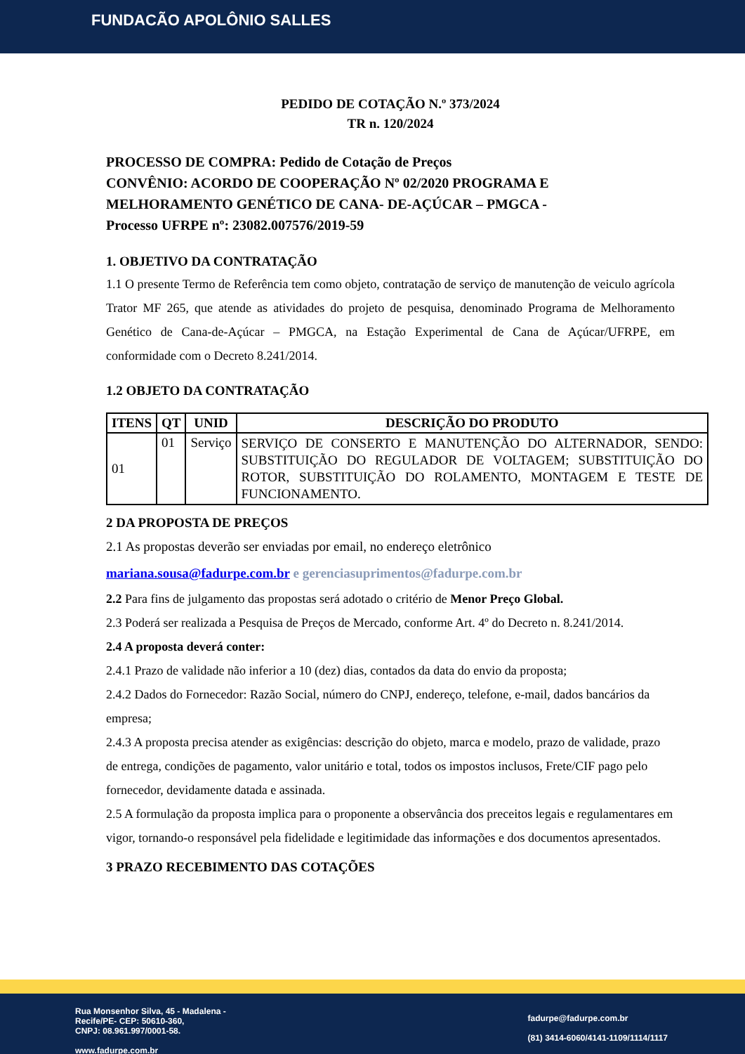FUNDACÃO APOLÔNIO SALLES
PEDIDO DE COTAÇÃO N.º 373/2024
TR n. 120/2024
PROCESSO DE COMPRA: Pedido de Cotação de Preços
CONVÊNIO: ACORDO DE COOPERAÇÃO Nº 02/2020 PROGRAMA E MELHORAMENTO GENÉTICO DE CANA- DE-AÇÚCAR – PMGCA -
Processo UFRPE nº: 23082.007576/2019-59
1. OBJETIVO DA CONTRATAÇÃO
1.1 O presente Termo de Referência tem como objeto, contratação de serviço de manutenção de veiculo agrícola Trator MF 265, que atende as atividades do projeto de pesquisa, denominado Programa de Melhoramento Genético de Cana-de-Açúcar – PMGCA, na Estação Experimental de Cana de Açúcar/UFRPE, em conformidade com o Decreto 8.241/2014.
1.2 OBJETO DA CONTRATAÇÃO
| ITENS | QT | UNID | DESCRIÇÃO DO PRODUTO |
| --- | --- | --- | --- |
| 01 | 01 | Serviço | SERVIÇO DE CONSERTO E MANUTENÇÃO DO ALTERNADOR, SENDO: SUBSTITUIÇÃO DO REGULADOR DE VOLTAGEM; SUBSTITUIÇÃO DO ROTOR, SUBSTITUIÇÃO DO ROLAMENTO, MONTAGEM E TESTE DE FUNCIONAMENTO. |
2 DA PROPOSTA DE PREÇOS
2.1 As propostas deverão ser enviadas por email, no endereço eletrônico mariana.sousa@fadurpe.com.br e gerenciasuprimentos@fadurpe.com.br
2.2 Para fins de julgamento das propostas será adotado o critério de Menor Preço Global.
2.3 Poderá ser realizada a Pesquisa de Preços de Mercado, conforme Art. 4º do Decreto n. 8.241/2014.
2.4 A proposta deverá conter:
2.4.1 Prazo de validade não inferior a 10 (dez) dias, contados da data do envio da proposta;
2.4.2 Dados do Fornecedor: Razão Social, número do CNPJ, endereço, telefone, e-mail, dados bancários da empresa;
2.4.3 A proposta precisa atender as exigências: descrição do objeto, marca e modelo, prazo de validade, prazo de entrega, condições de pagamento, valor unitário e total, todos os impostos inclusos, Frete/CIF pago pelo fornecedor, devidamente datada e assinada.
2.5 A formulação da proposta implica para o proponente a observância dos preceitos legais e regulamentares em vigor, tornando-o responsável pela fidelidade e legitimidade das informações e dos documentos apresentados.
3 PRAZO RECEBIMENTO DAS COTAÇÕES
Rua Monsenhor Silva, 45 - Madalena -
Recife/PE- CEP: 50610-360,
CNPJ: 08.961.997/0001-58.
www.fadurpe.com.br
fadurpe@fadurpe.com.br
(81) 3414-6060/4141-1109/1114/1117